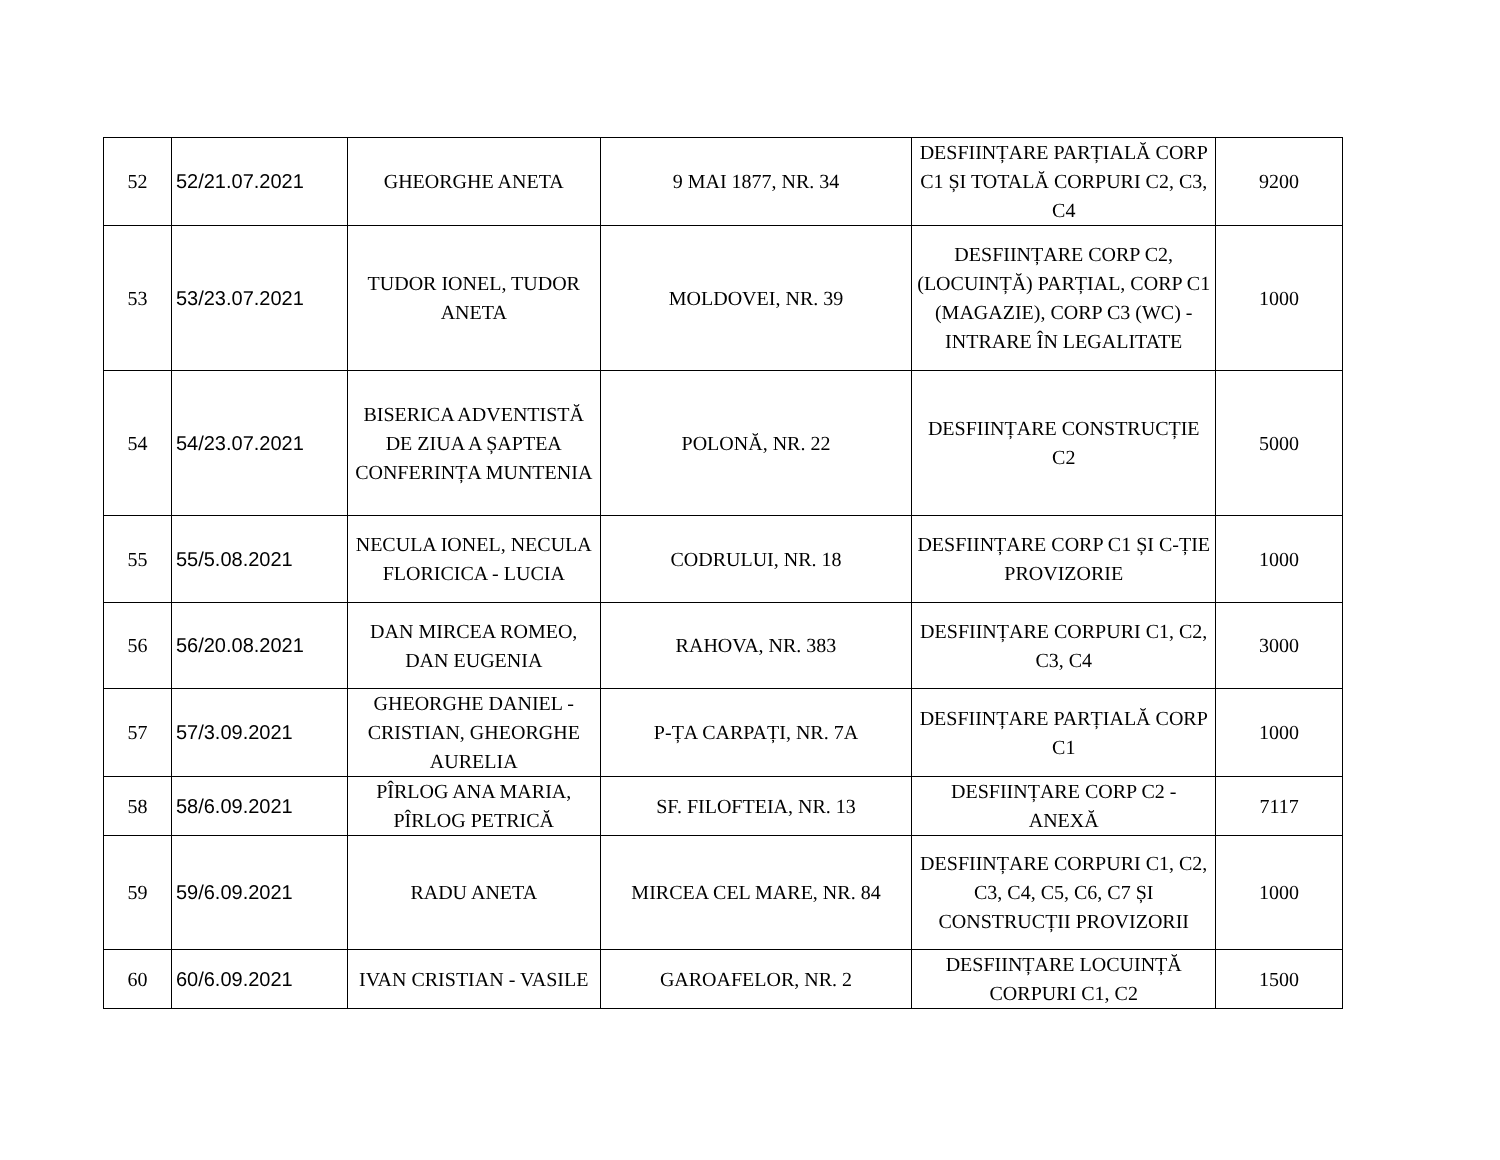| 52 | 52/21.07.2021 | GHEORGHE ANETA | 9 MAI 1877, NR. 34 | DESFIINȚARE PARȚIALĂ CORP C1 ȘI TOTALĂ CORPURI C2, C3, C4 | 9200 |
| 53 | 53/23.07.2021 | TUDOR IONEL, TUDOR ANETA | MOLDOVEI, NR. 39 | DESFIINȚARE CORP C2, (LOCUINȚĂ) PARȚIAL, CORP C1 (MAGAZIE), CORP C3 (WC) - INTRARE ÎN LEGALITATE | 1000 |
| 54 | 54/23.07.2021 | BISERICA ADVENTISTĂ DE ZIUA A ȘAPTEA CONFERINȚA MUNTENIA | POLONĂ, NR. 22 | DESFIINȚARE CONSTRUCȚIE C2 | 5000 |
| 55 | 55/5.08.2021 | NECULA IONEL, NECULA FLORICICA - LUCIA | CODRULUI, NR. 18 | DESFIINȚARE CORP C1 ȘI C-ȚIE PROVIZORIE | 1000 |
| 56 | 56/20.08.2021 | DAN MIRCEA ROMEO, DAN EUGENIA | RAHOVA, NR. 383 | DESFIINȚARE CORPURI C1, C2, C3, C4 | 3000 |
| 57 | 57/3.09.2021 | GHEORGHE DANIEL - CRISTIAN, GHEORGHE AURELIA | P-ȚA CARPAȚI, NR. 7A | DESFIINȚARE PARȚIALĂ CORP C1 | 1000 |
| 58 | 58/6.09.2021 | PÎRLOG ANA MARIA, PÎRLOG PETRICĂ | SF. FILOFTEIA, NR. 13 | DESFIINȚARE CORP C2 - ANEXĂ | 7117 |
| 59 | 59/6.09.2021 | RADU ANETA | MIRCEA CEL MARE, NR. 84 | DESFIINȚARE CORPURI C1, C2, C3, C4, C5, C6, C7 ȘI CONSTRUCȚII PROVIZORII | 1000 |
| 60 | 60/6.09.2021 | IVAN CRISTIAN - VASILE | GAROAFELOR, NR. 2 | DESFIINȚARE LOCUINȚĂ CORPURI C1, C2 | 1500 |